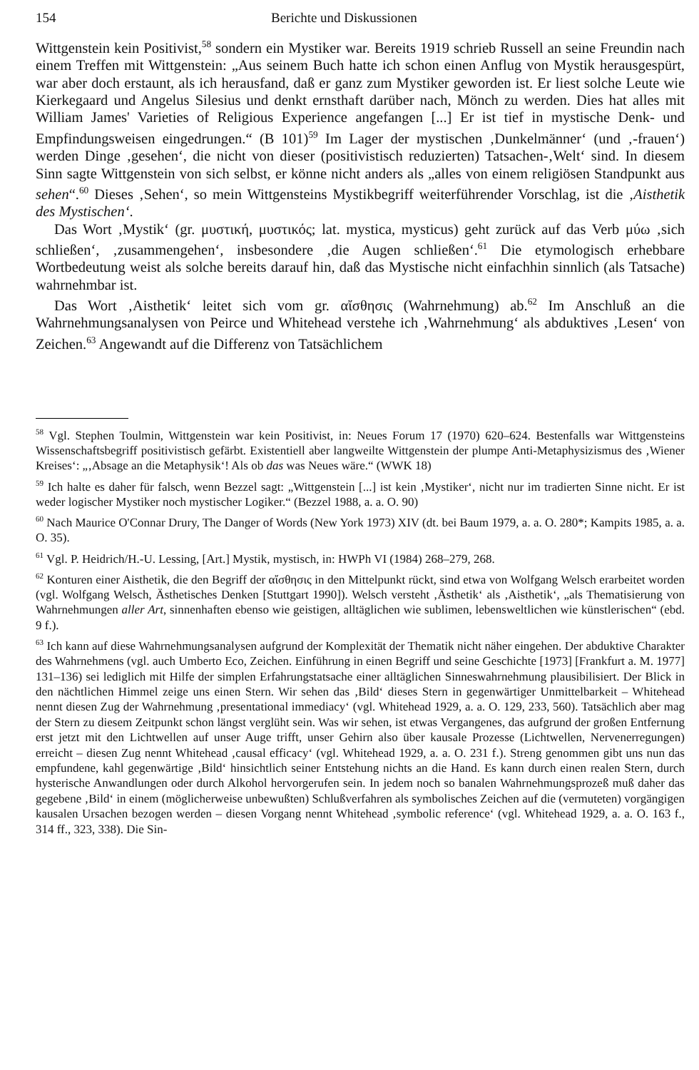154 Berichte und Diskussionen
Wittgenstein kein Positivist,<sup>58</sup> sondern ein Mystiker war. Bereits 1919 schrieb Russell an seine Freundin nach einem Treffen mit Wittgenstein: „Aus seinem Buch hatte ich schon einen Anflug von Mystik herausgespürt, war aber doch erstaunt, als ich herausfand, daß er ganz zum Mystiker geworden ist. Er liest solche Leute wie Kierkegaard und Angelus Silesius und denkt ernsthaft darüber nach, Mönch zu werden. Dies hat alles mit William James' Varieties of Religious Experience angefangen [...] Er ist tief in mystische Denk- und Empfindungsweisen eingedrungen.“ (B 101)<sup>59</sup> Im Lager der mystischen ‚Dunkelmänner‘ (und ‚-frauen‘) werden Dinge ‚gesehen‘, die nicht von dieser (positivistisch reduzierten) Tatsachen-‚Welt‘ sind. In diesem Sinn sagte Wittgenstein von sich selbst, er könne nicht anders als „alles von einem religiösen Standpunkt aus sehen“.<sup>60</sup> Dieses ‚Sehen‘, so mein Wittgensteins Mystikbegriff weiterführender Vorschlag, ist die ‚Aisthetik des Mystischen‘.
Das Wort ‚Mystik‘ (gr. μυστική, μυστικός; lat. mystica, mysticus) geht zurück auf das Verb μύω ‚sich schließen‘, ‚zusammengehen‘, insbesondere ‚die Augen schließen‘.<sup>61</sup> Die etymologisch erhebbare Wortbedeutung weist als solche bereits darauf hin, daß das Mystische nicht einfachhin sinnlich (als Tatsache) wahrnehmbar ist.
Das Wort ‚Aisthetik‘ leitet sich vom gr. αἴσθησις (Wahrnehmung) ab.<sup>62</sup> Im Anschluß an die Wahrnehmungsanalysen von Peirce und Whitehead verstehe ich ‚Wahrnehmung‘ als abduktives ‚Lesen‘ von Zeichen.<sup>63</sup> Angewandt auf die Differenz von Tatsächlichem
<sup>58</sup> Vgl. Stephen Toulmin, Wittgenstein war kein Positivist, in: Neues Forum 17 (1970) 620–624. Bestenfalls war Wittgensteins Wissenschaftsbegriff positivistisch gefärbt. Existentiell aber langweilte Wittgenstein der plumpe Anti-Metaphysizismus des ‚Wiener Kreises‘: „‚Absage an die Metaphysik‘! Als ob das was Neues wäre.“ (WWK 18)
<sup>59</sup> Ich halte es daher für falsch, wenn Bezzel sagt: „Wittgenstein [...] ist kein ‚Mystiker‘, nicht nur im tradierten Sinne nicht. Er ist weder logischer Mystiker noch mystischer Logiker.“ (Bezzel 1988, a. a. O. 90)
<sup>60</sup> Nach Maurice O'Connar Drury, The Danger of Words (New York 1973) XIV (dt. bei Baum 1979, a. a. O. 280*; Kampits 1985, a. a. O. 35).
<sup>61</sup> Vgl. P. Heidrich/H.-U. Lessing, [Art.] Mystik, mystisch, in: HWPh VI (1984) 268–279, 268.
<sup>62</sup> Konturen einer Aisthetik, die den Begriff der αἴσθησις in den Mittelpunkt rückt, sind etwa von Wolfgang Welsch erarbeitet worden (vgl. Wolfgang Welsch, Ästhetisches Denken [Stuttgart 1990]). Welsch versteht ‚Ästhetik‘ als ‚Aisthetik‘, „als Thematisierung von Wahrnehmungen aller Art, sinnenhaften ebenso wie geistigen, alltäglichen wie sublimen, lebensweltlichen wie künstlerischen“ (ebd. 9 f.).
<sup>63</sup> Ich kann auf diese Wahrnehmungsanalysen aufgrund der Komplexität der Thematik nicht näher eingehen. Der abduktive Charakter des Wahrnehmens (vgl. auch Umberto Eco, Zeichen. Einführung in einen Begriff und seine Geschichte [1973] [Frankfurt a. M. 1977] 131–136) sei lediglich mit Hilfe der simplen Erfahrungstatsache einer alltäglichen Sinneswahrnehmung plausibilisiert. Der Blick in den nächtlichen Himmel zeige uns einen Stern. Wir sehen das ‚Bild‘ dieses Stern in gegenwärtiger Unmittelbarkeit – Whitehead nennt diesen Zug der Wahrnehmung ‚presentational immediacy‘ (vgl. Whitehead 1929, a. a. O. 129, 233, 560). Tatsächlich aber mag der Stern zu diesem Zeitpunkt schon längst verglüht sein. Was wir sehen, ist etwas Vergangenes, das aufgrund der großen Entfernung erst jetzt mit den Lichtwellen auf unser Auge trifft, unser Gehirn also über kausale Prozesse (Lichtwellen, Nervenerregungen) erreicht – diesen Zug nennt Whitehead ‚causal efficacy‘ (vgl. Whitehead 1929, a. a. O. 231 f.). Streng genommen gibt uns nun das empfundene, kahl gegenwärtige ‚Bild‘ hinsichtlich seiner Entstehung nichts an die Hand. Es kann durch einen realen Stern, durch hysterische Anwandlungen oder durch Alkohol hervorgerufen sein. In jedem noch so banalen Wahrnehmungsprozeß muß daher das gegebene ‚Bild‘ in einem (möglicherweise unbewußten) Schlußverfahren als symbolisches Zeichen auf die (vermuteten) vorgängigen kausalen Ursachen bezogen werden – diesen Vorgang nennt Whitehead ‚symbolic reference‘ (vgl. Whitehead 1929, a. a. O. 163 f., 314 ff., 323, 338). Die Sin-